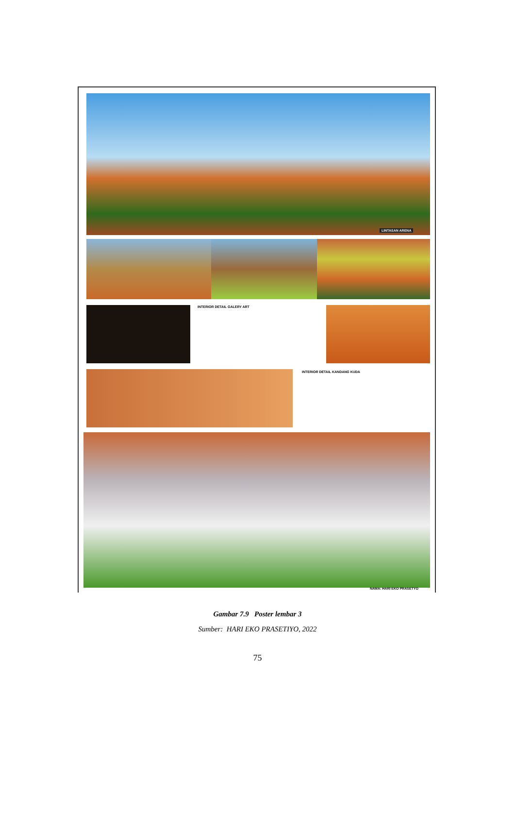LINTASAN ARENA
INTERIOR DETAIL GALERY ART
INTERIOR DETAIL KANDANG KUDA
NAMA: HARI EKO PRASETYO
Gambar 7.9 Poster lembar 3
Sumber: HARI EKO PRASETIYO, 2022
75